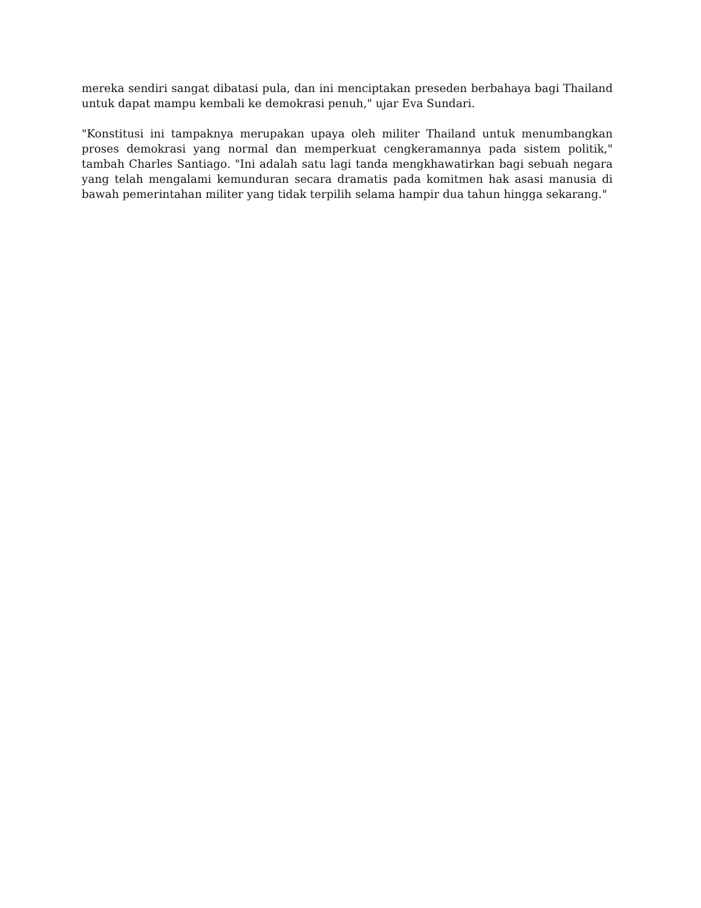mereka sendiri sangat dibatasi pula, dan ini menciptakan preseden berbahaya bagi Thailand untuk dapat mampu kembali ke demokrasi penuh," ujar Eva Sundari.
"Konstitusi ini tampaknya merupakan upaya oleh militer Thailand untuk menumbangkan proses demokrasi yang normal dan memperkuat cengkeramannya pada sistem politik," tambah Charles Santiago. "Ini adalah satu lagi tanda mengkhawatirkan bagi sebuah negara yang telah mengalami kemunduran secara dramatis pada komitmen hak asasi manusia di bawah pemerintahan militer yang tidak terpilih selama hampir dua tahun hingga sekarang."